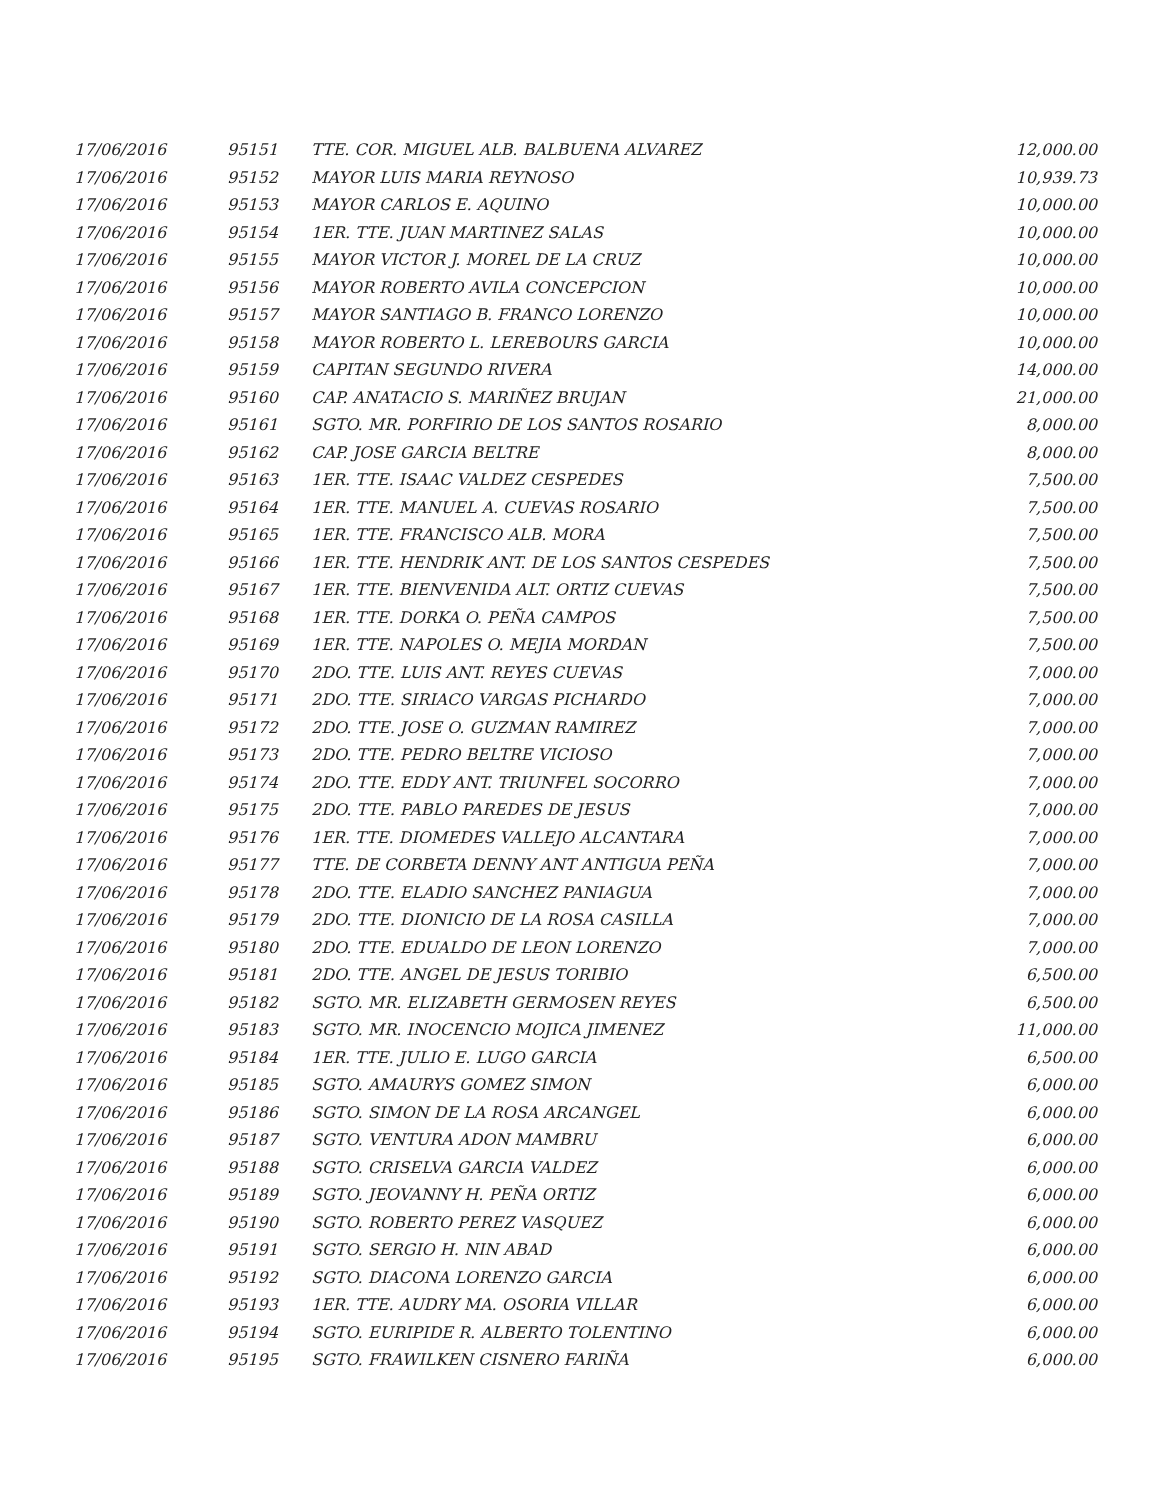| 17/06/2016 | 95151 | TTE. COR. MIGUEL ALB. BALBUENA ALVAREZ | 12,000.00 |
| 17/06/2016 | 95152 | MAYOR LUIS MARIA REYNOSO | 10,939.73 |
| 17/06/2016 | 95153 | MAYOR CARLOS E. AQUINO | 10,000.00 |
| 17/06/2016 | 95154 | 1ER. TTE. JUAN MARTINEZ SALAS | 10,000.00 |
| 17/06/2016 | 95155 | MAYOR VICTOR J. MOREL DE LA CRUZ | 10,000.00 |
| 17/06/2016 | 95156 | MAYOR ROBERTO AVILA CONCEPCION | 10,000.00 |
| 17/06/2016 | 95157 | MAYOR SANTIAGO B. FRANCO LORENZO | 10,000.00 |
| 17/06/2016 | 95158 | MAYOR ROBERTO L. LEREBOURS GARCIA | 10,000.00 |
| 17/06/2016 | 95159 | CAPITAN SEGUNDO RIVERA | 14,000.00 |
| 17/06/2016 | 95160 | CAP. ANATACIO S. MARIÑEZ BRUJAN | 21,000.00 |
| 17/06/2016 | 95161 | SGTO. MR. PORFIRIO DE LOS SANTOS ROSARIO | 8,000.00 |
| 17/06/2016 | 95162 | CAP. JOSE GARCIA BELTRE | 8,000.00 |
| 17/06/2016 | 95163 | 1ER. TTE. ISAAC VALDEZ CESPEDES | 7,500.00 |
| 17/06/2016 | 95164 | 1ER. TTE. MANUEL A. CUEVAS ROSARIO | 7,500.00 |
| 17/06/2016 | 95165 | 1ER. TTE. FRANCISCO ALB. MORA | 7,500.00 |
| 17/06/2016 | 95166 | 1ER. TTE. HENDRIK ANT. DE LOS SANTOS CESPEDES | 7,500.00 |
| 17/06/2016 | 95167 | 1ER. TTE. BIENVENIDA ALT. ORTIZ CUEVAS | 7,500.00 |
| 17/06/2016 | 95168 | 1ER. TTE. DORKA O. PEÑA CAMPOS | 7,500.00 |
| 17/06/2016 | 95169 | 1ER. TTE. NAPOLES O. MEJIA MORDAN | 7,500.00 |
| 17/06/2016 | 95170 | 2DO. TTE. LUIS ANT. REYES CUEVAS | 7,000.00 |
| 17/06/2016 | 95171 | 2DO. TTE. SIRIACO VARGAS PICHARDO | 7,000.00 |
| 17/06/2016 | 95172 | 2DO. TTE. JOSE O. GUZMAN RAMIREZ | 7,000.00 |
| 17/06/2016 | 95173 | 2DO. TTE. PEDRO BELTRE VICIOSO | 7,000.00 |
| 17/06/2016 | 95174 | 2DO. TTE. EDDY ANT. TRIUNFEL SOCORRO | 7,000.00 |
| 17/06/2016 | 95175 | 2DO. TTE. PABLO PAREDES DE JESUS | 7,000.00 |
| 17/06/2016 | 95176 | 1ER. TTE. DIOMEDES VALLEJO ALCANTARA | 7,000.00 |
| 17/06/2016 | 95177 | TTE. DE CORBETA DENNY ANT ANTIGUA PEÑA | 7,000.00 |
| 17/06/2016 | 95178 | 2DO. TTE. ELADIO SANCHEZ PANIAGUA | 7,000.00 |
| 17/06/2016 | 95179 | 2DO. TTE. DIONICIO DE LA ROSA CASILLA | 7,000.00 |
| 17/06/2016 | 95180 | 2DO. TTE. EDUALDO DE LEON LORENZO | 7,000.00 |
| 17/06/2016 | 95181 | 2DO. TTE. ANGEL DE JESUS TORIBIO | 6,500.00 |
| 17/06/2016 | 95182 | SGTO. MR. ELIZABETH GERMOSEN REYES | 6,500.00 |
| 17/06/2016 | 95183 | SGTO. MR. INOCENCIO MOJICA JIMENEZ | 11,000.00 |
| 17/06/2016 | 95184 | 1ER. TTE. JULIO E. LUGO GARCIA | 6,500.00 |
| 17/06/2016 | 95185 | SGTO. AMAURYS GOMEZ SIMON | 6,000.00 |
| 17/06/2016 | 95186 | SGTO. SIMON DE LA ROSA ARCANGEL | 6,000.00 |
| 17/06/2016 | 95187 | SGTO. VENTURA ADON MAMBRU | 6,000.00 |
| 17/06/2016 | 95188 | SGTO. CRISELVA GARCIA VALDEZ | 6,000.00 |
| 17/06/2016 | 95189 | SGTO. JEOVANNY H. PEÑA ORTIZ | 6,000.00 |
| 17/06/2016 | 95190 | SGTO. ROBERTO PEREZ VASQUEZ | 6,000.00 |
| 17/06/2016 | 95191 | SGTO. SERGIO H. NIN ABAD | 6,000.00 |
| 17/06/2016 | 95192 | SGTO. DIACONA LORENZO GARCIA | 6,000.00 |
| 17/06/2016 | 95193 | 1ER. TTE. AUDRY MA. OSORIA VILLAR | 6,000.00 |
| 17/06/2016 | 95194 | SGTO. EURIPIDE R. ALBERTO TOLENTINO | 6,000.00 |
| 17/06/2016 | 95195 | SGTO. FRAWILKEN CISNERO FARIÑA | 6,000.00 |